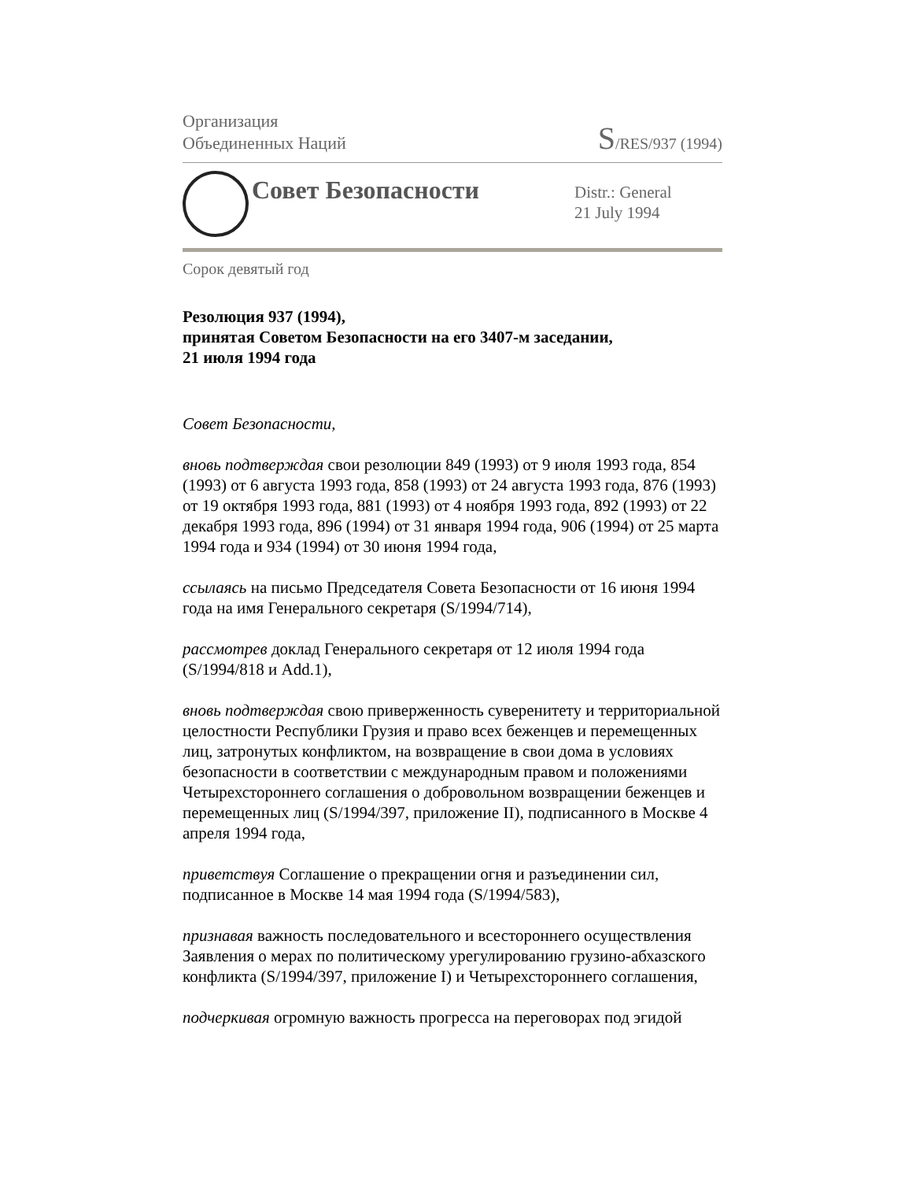Организация
Объединенных Наций
S/RES/937 (1994)
Совет Безопасности
Distr.: General
21 July 1994
Сорок девятый год
Резолюция 937 (1994),
принятая Советом Безопасности на его 3407-м заседании,
21 июля 1994 года
Совет Безопасности,
вновь подтверждая свои резолюции 849 (1993) от 9 июля 1993 года, 854 (1993) от 6 августа 1993 года, 858 (1993) от 24 августа 1993 года, 876 (1993) от 19 октября 1993 года, 881 (1993) от 4 ноября 1993 года, 892 (1993) от 22 декабря 1993 года, 896 (1994) от 31 января 1994 года, 906 (1994) от 25 марта 1994 года и 934 (1994) от 30 июня 1994 года,
ссылаясь на письмо Председателя Совета Безопасности от 16 июня 1994 года на имя Генерального секретаря (S/1994/714),
рассмотрев доклад Генерального секретаря от 12 июля 1994 года (S/1994/818 и Add.1),
вновь подтверждая свою приверженность суверенитету и территориальной целостности Республики Грузия и право всех беженцев и перемещенных лиц, затронутых конфликтом, на возвращение в свои дома в условиях безопасности в соответствии с международным правом и положениями Четырехстороннего соглашения о добровольном возвращении беженцев и перемещенных лиц (S/1994/397, приложение II), подписанного в Москве 4 апреля 1994 года,
приветствуя Соглашение о прекращении огня и разъединении сил, подписанное в Москве 14 мая 1994 года (S/1994/583),
признавая важность последовательного и всестороннего осуществления Заявления о мерах по политическому урегулированию грузино-абхазского конфликта (S/1994/397, приложение I) и Четырехстороннего соглашения,
подчеркивая огромную важность прогресса на переговорах под эгидой